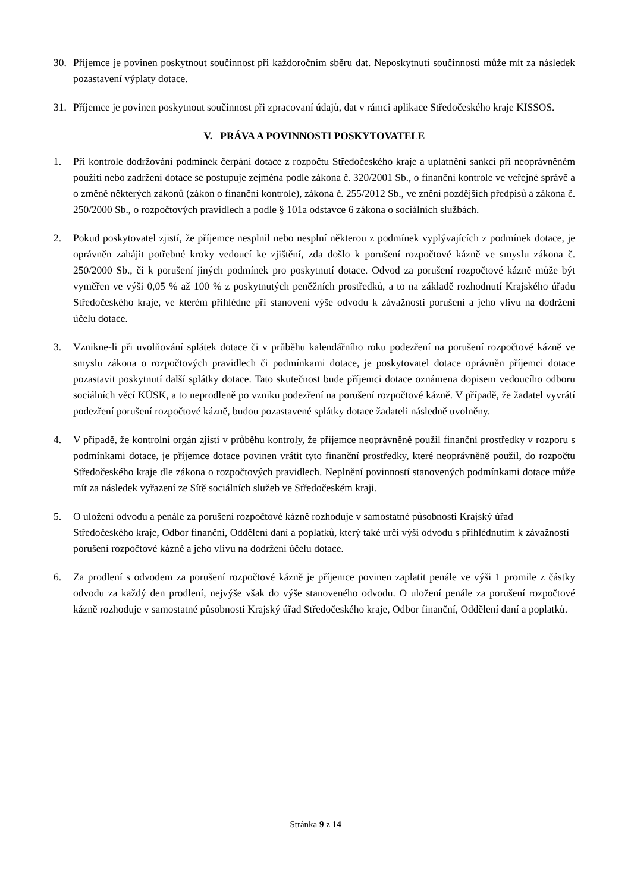30. Příjemce je povinen poskytnout součinnost při každoročním sběru dat. Neposkytnutí součinnosti může mít za následek pozastavení výplaty dotace.
31. Příjemce je povinen poskytnout součinnost při zpracovaní údajů, dat v rámci aplikace Středočeského kraje KISSOS.
V. PRÁVA A POVINNOSTI POSKYTOVATELE
1. Při kontrole dodržování podmínek čerpání dotace z rozpočtu Středočeského kraje a uplatnění sankcí při neoprávněném použití nebo zadržení dotace se postupuje zejména podle zákona č. 320/2001 Sb., o finanční kontrole ve veřejné správě a o změně některých zákonů (zákon o finanční kontrole), zákona č. 255/2012 Sb., ve znění pozdějších předpisů a zákona č. 250/2000 Sb., o rozpočtových pravidlech a podle § 101a odstavce 6 zákona o sociálních službách.
2. Pokud poskytovatel zjistí, že příjemce nesplnil nebo nesplní některou z podmínek vyplývajících z podmínek dotace, je oprávněn zahájit potřebné kroky vedoucí ke zjištění, zda došlo k porušení rozpočtové kázně ve smyslu zákona č. 250/2000 Sb., či k porušení jiných podmínek pro poskytnutí dotace. Odvod za porušení rozpočtové kázně může být vyměřen ve výši 0,05 % až 100 % z poskytnutých peněžních prostředků, a to na základě rozhodnutí Krajského úřadu Středočeského kraje, ve kterém přihlédne při stanovení výše odvodu k závažnosti porušení a jeho vlivu na dodržení účelu dotace.
3. Vznikne-li při uvolňování splátek dotace či v průběhu kalendářního roku podezření na porušení rozpočtové kázně ve smyslu zákona o rozpočtových pravidlech či podmínkami dotace, je poskytovatel dotace oprávněn příjemci dotace pozastavit poskytnutí další splátky dotace. Tato skutečnost bude příjemci dotace oznámena dopisem vedoucího odboru sociálních věcí KÚSK, a to neprodleně po vzniku podezření na porušení rozpočtové kázně. V případě, že žadatel vyvrátí podezření porušení rozpočtové kázně, budou pozastavené splátky dotace žadateli následně uvolněny.
4. V případě, že kontrolní orgán zjistí v průběhu kontroly, že příjemce neoprávněně použil finanční prostředky v rozporu s podmínkami dotace, je příjemce dotace povinen vrátit tyto finanční prostředky, které neoprávněně použil, do rozpočtu Středočeského kraje dle zákona o rozpočtových pravidlech. Neplnění povinností stanovených podmínkami dotace může mít za následek vyřazení ze Sítě sociálních služeb ve Středočeském kraji.
5. O uložení odvodu a penále za porušení rozpočtové kázně rozhoduje v samostatné působnosti Krajský úřad Středočeského kraje, Odbor finanční, Oddělení daní a poplatků, který také určí výši odvodu s přihlédnutím k závažnosti porušení rozpočtové kázně a jeho vlivu na dodržení účelu dotace.
6. Za prodlení s odvodem za porušení rozpočtové kázně je příjemce povinen zaplatit penále ve výši 1 promile z částky odvodu za každý den prodlení, nejvýše však do výše stanoveného odvodu. O uložení penále za porušení rozpočtové kázně rozhoduje v samostatné působnosti Krajský úřad Středočeského kraje, Odbor finanční, Oddělení daní a poplatků.
Stránka 9 z 14